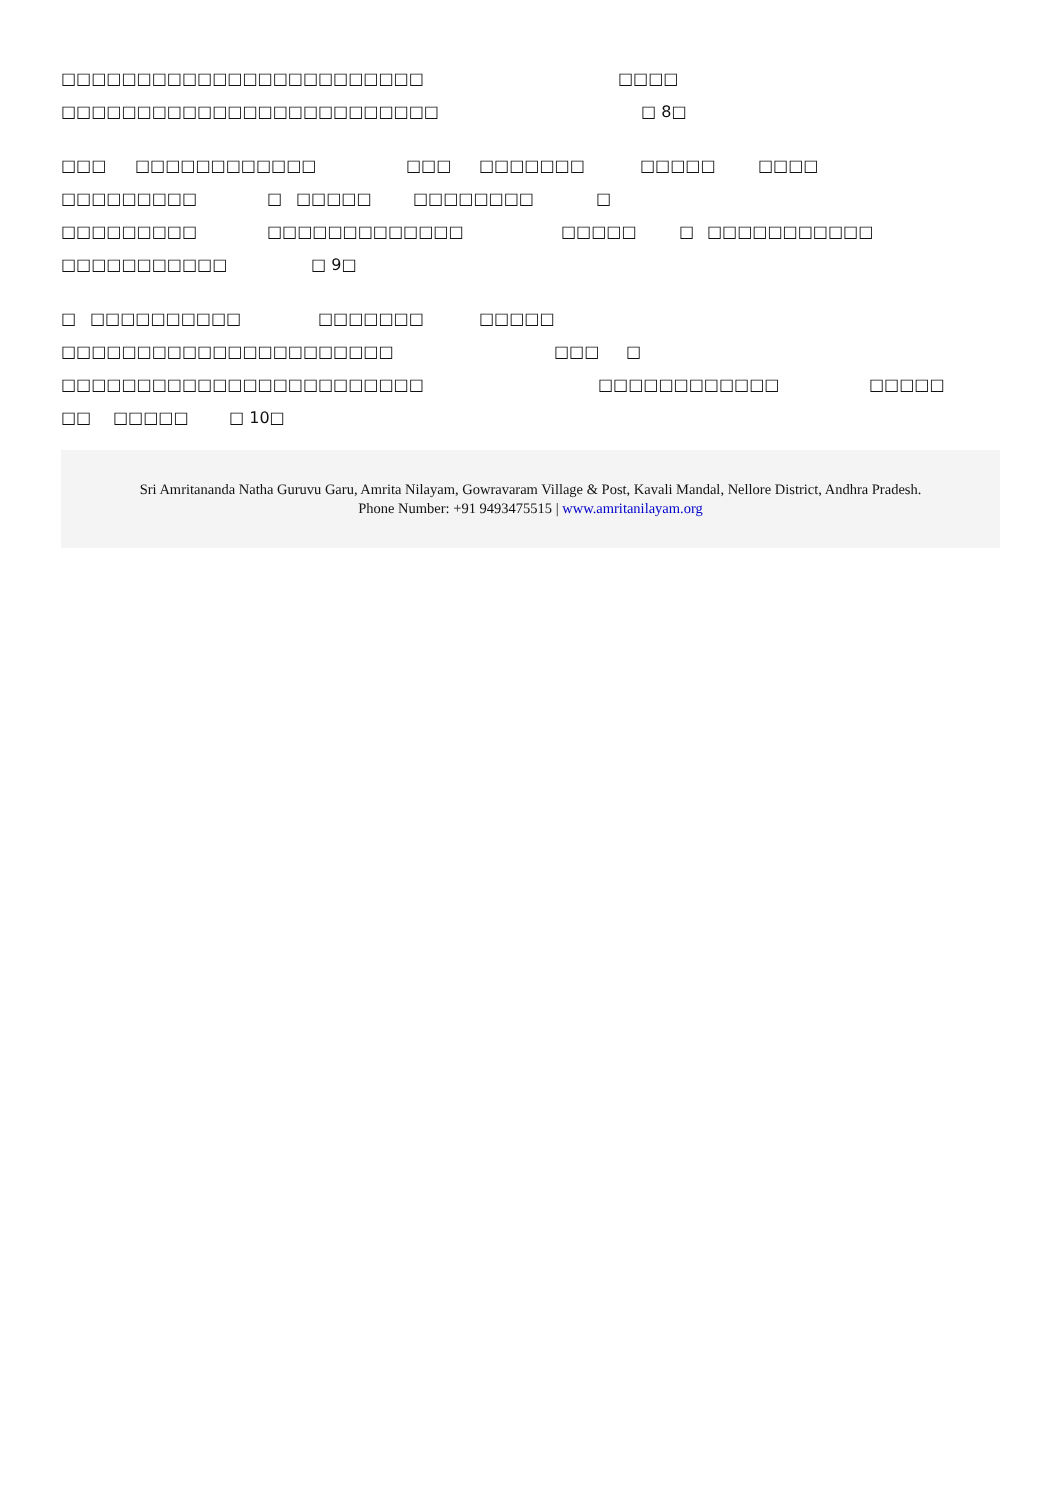□□□□□□□□□□□□□□□□□□□□□□□□ □□□□
□□□□□□□□□□□□□□□□□□□□□□□□□ □ 8□
□□□ □□□□□□□□□□□□ □□□ □□□□□□□ □□□□□ □□□□
□□□□□□□□□ □ □□□□□ □□□□□□□□ □
□□□□□□□□□ □□□□□□□□□□□□□ □□□□□ □ □□□□□□□□□□□
□□□□□□□□□□□ □ 9□
□ □□□□□□□□□□ □□□□□□□ □□□□□
□□□□□□□□□□□□□□□□□□□□□□ □□□ □
□□□□□□□□□□□□□□□□□□□□□□□□ □□□□□□□□□□□□ □□□□□
□□ □□□□□ □ 10□
Sri Amritananda Natha Guruvu Garu, Amrita Nilayam, Gowravaram Village & Post, Kavali Mandal, Nellore District, Andhra Pradesh.
Phone Number: +91 9493475515 | www.amritanilayam.org